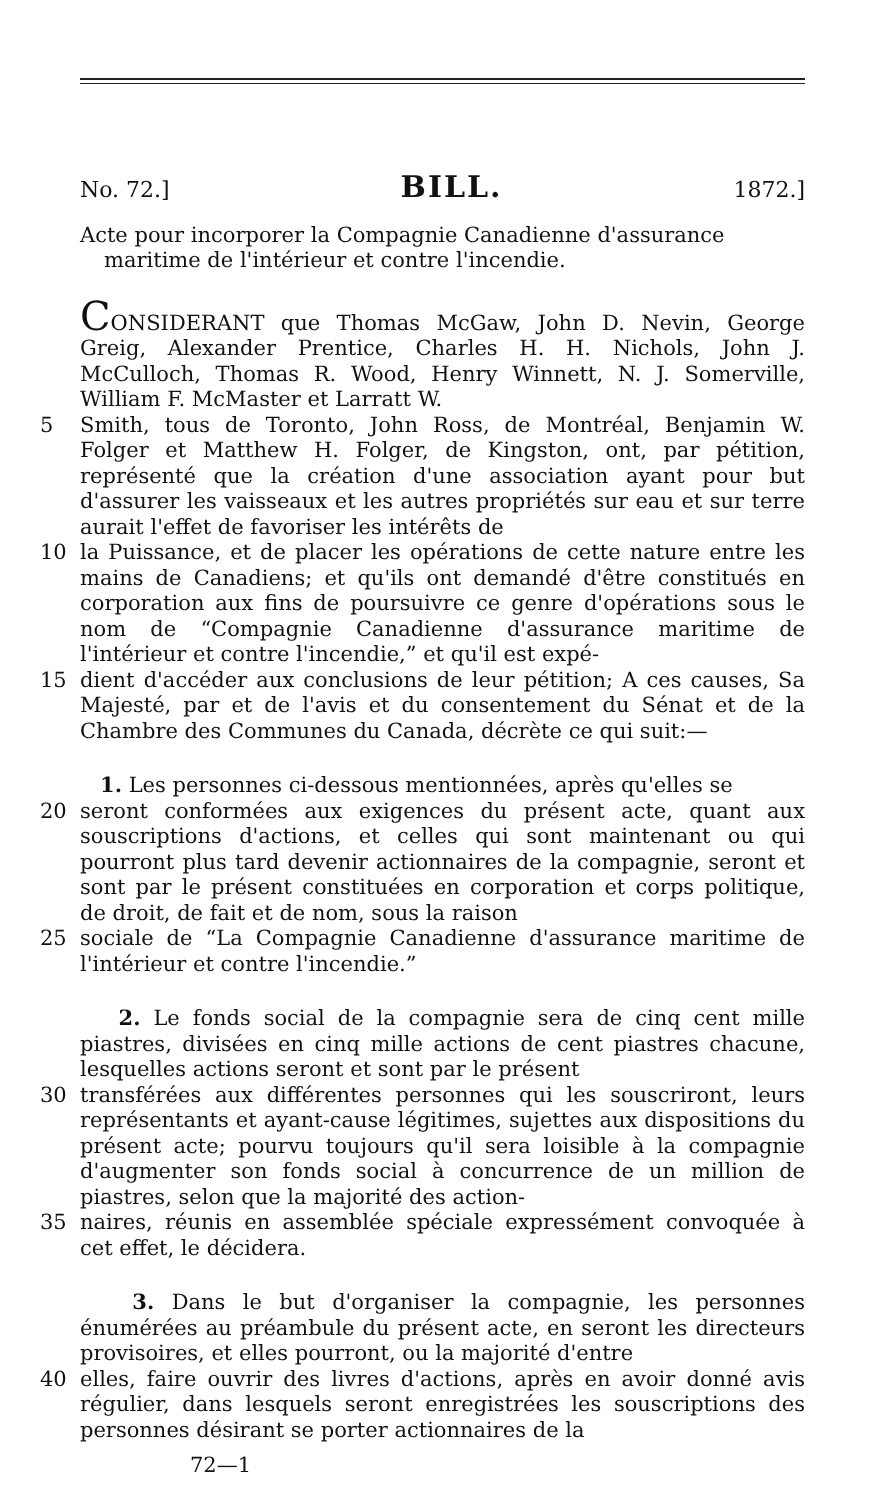No. 72.] BILL. 1872.]
Acte pour incorporer la Compagnie Canadienne d'assurance maritime de l'intérieur et contre l'incendie.
CONSIDERANT que Thomas McGaw, John D. Nevin, George Greig, Alexander Prentice, Charles H. H. Nichols, John J. McCulloch, Thomas R. Wood, Henry Winnett, N. J. Somerville, William F. McMaster et Larratt W.
5 Smith, tous de Toronto, John Ross, de Montréal, Benjamin W. Folger et Matthew H. Folger, de Kingston, ont, par pétition, représenté que la création d'une association ayant pour but d'assurer les vaisseaux et les autres propriétés sur eau et sur terre aurait l'effet de favoriser les intérêts de
10 la Puissance, et de placer les opérations de cette nature entre les mains de Canadiens; et qu'ils ont demandé d'être constitués en corporation aux fins de poursuivre ce genre d'opérations sous le nom de “Compagnie Canadienne d'assurance maritime de l'intérieur et contre l'incendie,” et qu'il est expé-
15 dient d'accéder aux conclusions de leur pétition; A ces causes, Sa Majesté, par et de l'avis et du consentement du Sénat et de la Chambre des Communes du Canada, décrète ce qui suit:—
1. Les personnes ci-dessous mentionnées, après qu'elles se
20 seront conformées aux exigences du présent acte, quant aux souscriptions d'actions, et celles qui sont maintenant ou qui pourront plus tard devenir actionnaires de la compagnie, seront et sont par le présent constituées en corporation et corps politique, de droit, de fait et de nom, sous la raison
25 sociale de “La Compagnie Canadienne d'assurance maritime de l'intérieur et contre l'incendie.”
2. Le fonds social de la compagnie sera de cinq cent mille piastres, divisées en cinq mille actions de cent piastres chacune, lesquelles actions seront et sont par le présent
30 transférées aux différentes personnes qui les souscriront, leurs représentants et ayant-cause légitimes, sujettes aux dispositions du présent acte; pourvu toujours qu'il sera loisible à la compagnie d'augmenter son fonds social à concurrence de un million de piastres, selon que la majorité des action-
35 naires, réunis en assemblée spéciale expressément convoquée à cet effet, le décidera.
3. Dans le but d'organiser la compagnie, les personnes énumérées au préambule du présent acte, en seront les directeurs provisoires, et elles pourront, ou la majorité d'entre
40 elles, faire ouvrir des livres d'actions, après en avoir donné avis régulier, dans lesquels seront enregistrées les souscriptions des personnes désirant se porter actionnaires de la
72—1